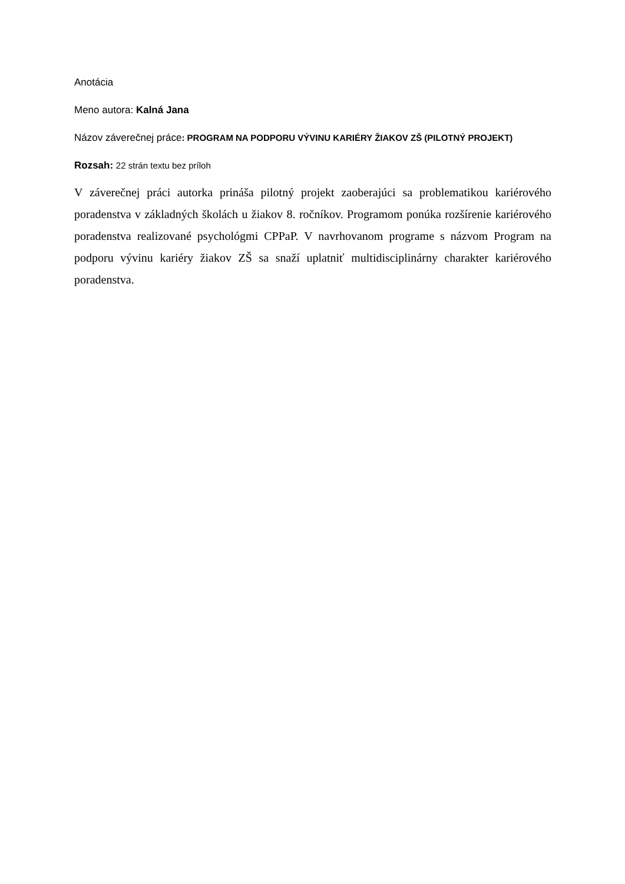Anotácia
Meno autora: Kalná Jana
Názov záverečnej práce: PROGRAM NA PODPORU VÝVINU KARIÉRY ŽIAKOV ZŠ (PILOTNÝ PROJEKT)
Rozsah: 22 strán textu bez príloh
V záverečnej práci autorka prináša pilotný projekt zaoberajúci sa problematikou kariérového poradenstva v základných školách u žiakov 8. ročníkov. Programom ponúka rozšírenie kariérového poradenstva realizované psychológmi CPPaP. V navrhovanom programe s názvom Program na podporu vývinu kariéry žiakov ZŠ sa snaží uplatniť multidisciplinárny charakter kariérového poradenstva.